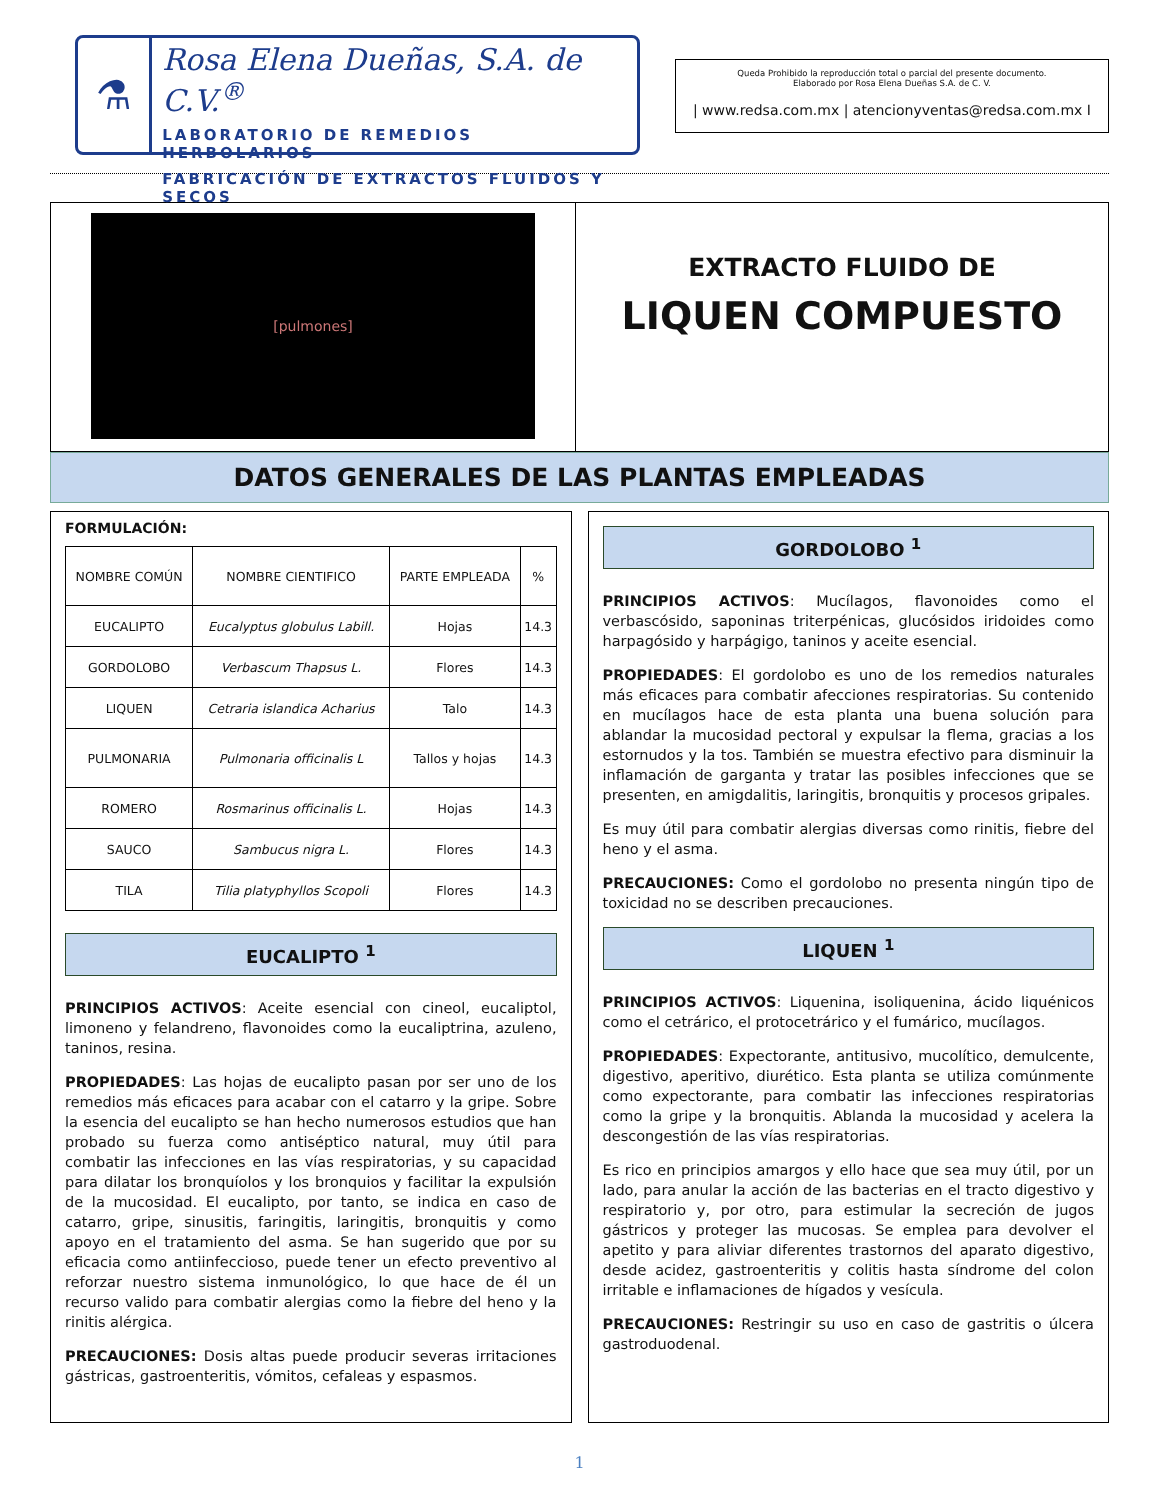⚗
Rosa Elena Dueñas, S.A. de C.V.<sup>®</sup>
LABORATORIO DE REMEDIOS HERBOLARIOS
FABRICACIÓN DE EXTRACTOS FLUIDOS Y SECOS
Queda Prohibido la reproducción total o parcial del presente documento.
Elaborado por Rosa Elena Dueñas S.A. de C. V.
| www.redsa.com.mx | atencionyventas@redsa.com.mx I
[pulmones]
EXTRACTO FLUIDO DE
LIQUEN COMPUESTO
DATOS GENERALES DE LAS PLANTAS EMPLEADAS
FORMULACIÓN:
| NOMBRE COMÚN | NOMBRE CIENTIFICO | PARTE EMPLEADA | % |
| --- | --- | --- | --- |
| EUCALIPTO | Eucalyptus globulus Labill. | Hojas | 14.3 |
| GORDOLOBO | Verbascum Thapsus L. | Flores | 14.3 |
| LIQUEN | Cetraria islandica Acharius | Talo | 14.3 |
| PULMONARIA | Pulmonaria officinalis L | Tallos y hojas | 14.3 |
| ROMERO | Rosmarinus officinalis L. | Hojas | 14.3 |
| SAUCO | Sambucus nigra L. | Flores | 14.3 |
| TILA | Tilia platyphyllos Scopoli | Flores | 14.3 |
EUCALIPTO <sup>1</sup>
PRINCIPIOS ACTIVOS: Aceite esencial con cineol, eucaliptol, limoneno y felandreno, flavonoides como la eucaliptrina, azuleno, taninos, resina.
PROPIEDADES: Las hojas de eucalipto pasan por ser uno de los remedios más eficaces para acabar con el catarro y la gripe. Sobre la esencia del eucalipto se han hecho numerosos estudios que han probado su fuerza como antiséptico natural, muy útil para combatir las infecciones en las vías respiratorias, y su capacidad para dilatar los bronquíolos y los bronquios y facilitar la expulsión de la mucosidad. El eucalipto, por tanto, se indica en caso de catarro, gripe, sinusitis, faringitis, laringitis, bronquitis y como apoyo en el tratamiento del asma. Se han sugerido que por su eficacia como antiinfeccioso, puede tener un efecto preventivo al reforzar nuestro sistema inmunológico, lo que hace de él un recurso valido para combatir alergias como la fiebre del heno y la rinitis alérgica.
PRECAUCIONES: Dosis altas puede producir severas irritaciones gástricas, gastroenteritis, vómitos, cefaleas y espasmos.
GORDOLOBO <sup>1</sup>
PRINCIPIOS ACTIVOS: Mucílagos, flavonoides como el verbascósido, saponinas triterpénicas, glucósidos iridoides como harpagósido y harpágigo, taninos y aceite esencial.
PROPIEDADES: El gordolobo es uno de los remedios naturales más eficaces para combatir afecciones respiratorias. Su contenido en mucílagos hace de esta planta una buena solución para ablandar la mucosidad pectoral y expulsar la flema, gracias a los estornudos y la tos. También se muestra efectivo para disminuir la inflamación de garganta y tratar las posibles infecciones que se presenten, en amigdalitis, laringitis, bronquitis y procesos gripales.
Es muy útil para combatir alergias diversas como rinitis, fiebre del heno y el asma.
PRECAUCIONES: Como el gordolobo no presenta ningún tipo de toxicidad no se describen precauciones.
LIQUEN <sup>1</sup>
PRINCIPIOS ACTIVOS: Liquenina, isoliquenina, ácido liquénicos como el cetrárico, el protocetrárico y el fumárico, mucílagos.
PROPIEDADES: Expectorante, antitusivo, mucolítico, demulcente, digestivo, aperitivo, diurético. Esta planta se utiliza comúnmente como expectorante, para combatir las infecciones respiratorias como la gripe y la bronquitis. Ablanda la mucosidad y acelera la descongestión de las vías respiratorias.
Es rico en principios amargos y ello hace que sea muy útil, por un lado, para anular la acción de las bacterias en el tracto digestivo y respiratorio y, por otro, para estimular la secreción de jugos gástricos y proteger las mucosas. Se emplea para devolver el apetito y para aliviar diferentes trastornos del aparato digestivo, desde acidez, gastroenteritis y colitis hasta síndrome del colon irritable e inflamaciones de hígados y vesícula.
PRECAUCIONES: Restringir su uso en caso de gastritis o úlcera gastroduodenal.
1